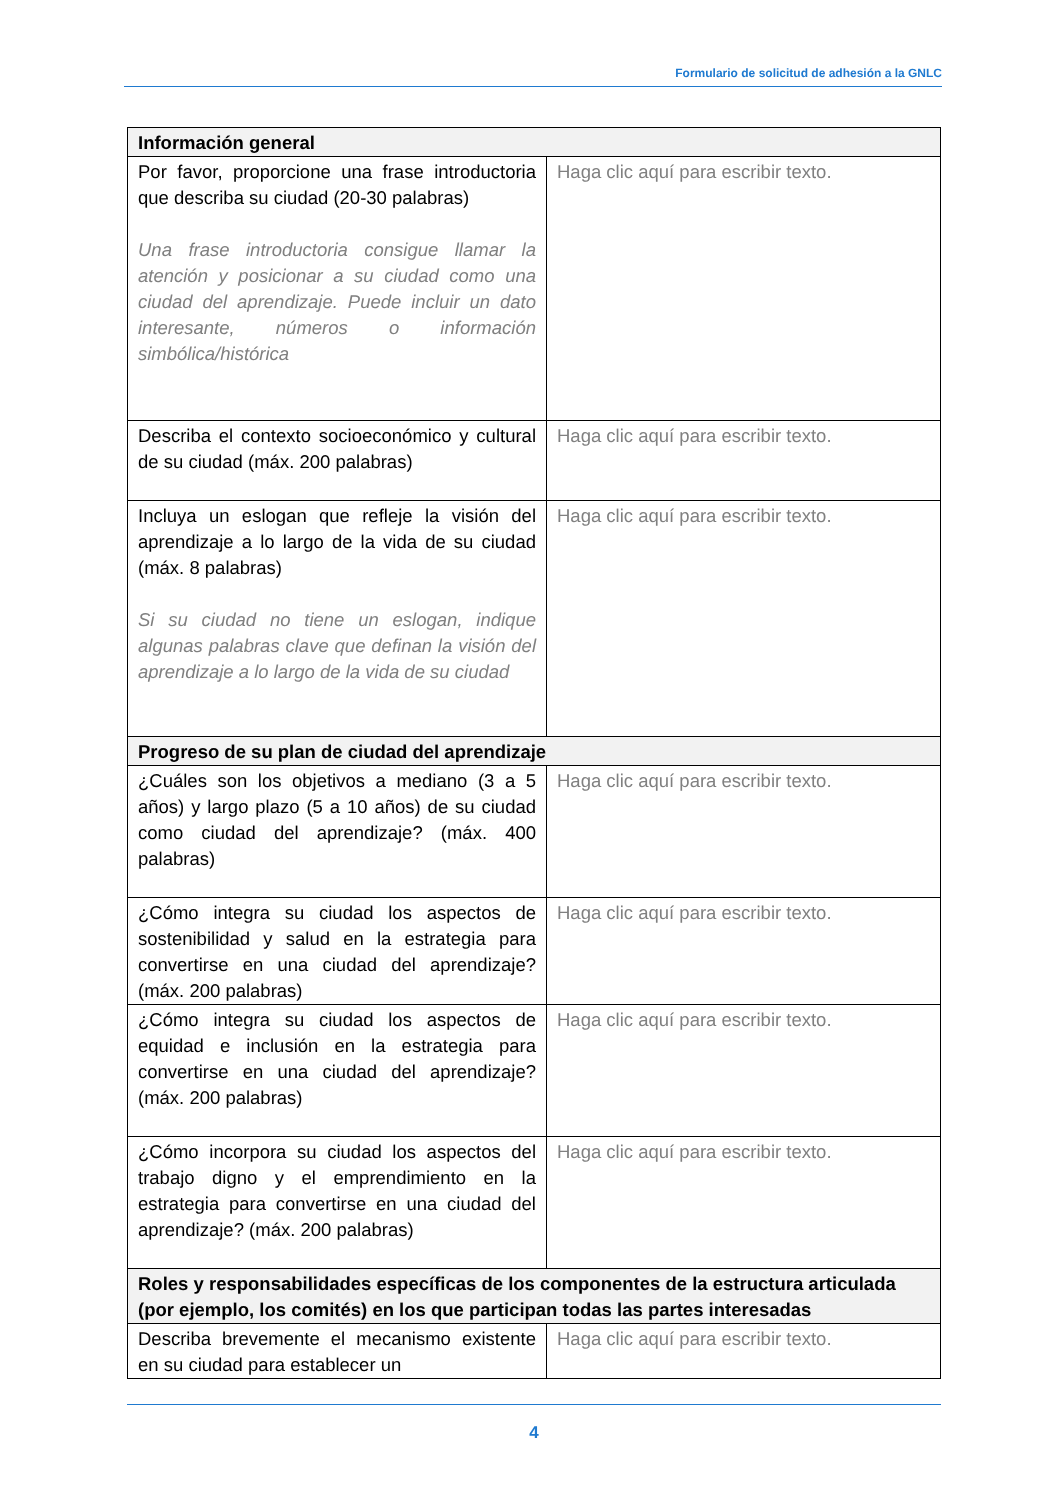Formulario de solicitud de adhesión a la GNLC
| Información general | |
| --- | --- |
| Por favor, proporcione una frase introductoria que describa su ciudad (20-30 palabras) Una frase introductoria consigue llamar la atención y posicionar a su ciudad como una ciudad del aprendizaje. Puede incluir un dato interesante, números o información simbólica/histórica | Haga clic aquí para escribir texto. |
| Describa el contexto socioeconómico y cultural de su ciudad (máx. 200 palabras) | Haga clic aquí para escribir texto. |
| Incluya un eslogan que refleje la visión del aprendizaje a lo largo de la vida de su ciudad (máx. 8 palabras) Si su ciudad no tiene un eslogan, indique algunas palabras clave que definan la visión del aprendizaje a lo largo de la vida de su ciudad | Haga clic aquí para escribir texto. |
| Progreso de su plan de ciudad del aprendizaje | |
| ¿Cuáles son los objetivos a mediano (3 a 5 años) y largo plazo (5 a 10 años) de su ciudad como ciudad del aprendizaje? (máx. 400 palabras) | Haga clic aquí para escribir texto. |
| ¿Cómo integra su ciudad los aspectos de sostenibilidad y salud en la estrategia para convertirse en una ciudad del aprendizaje? (máx. 200 palabras) | Haga clic aquí para escribir texto. |
| ¿Cómo integra su ciudad los aspectos de equidad e inclusión en la estrategia para convertirse en una ciudad del aprendizaje? (máx. 200 palabras) | Haga clic aquí para escribir texto. |
| ¿Cómo incorpora su ciudad los aspectos del trabajo digno y el emprendimiento en la estrategia para convertirse en una ciudad del aprendizaje? (máx. 200 palabras) | Haga clic aquí para escribir texto. |
| Roles y responsabilidades específicas de los componentes de la estructura articulada (por ejemplo, los comités) en los que participan todas las partes interesadas | |
| Describa brevemente el mecanismo existente en su ciudad para establecer un | Haga clic aquí para escribir texto. |
4